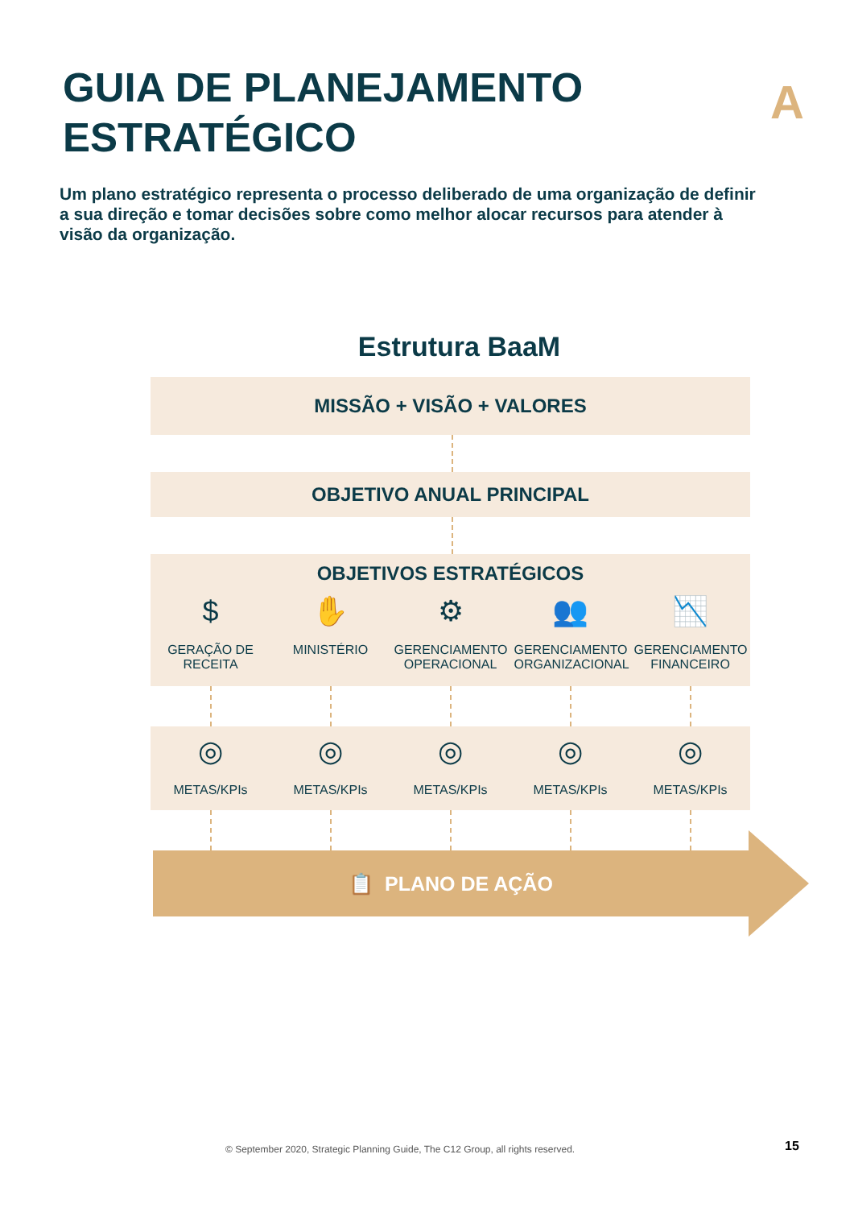GUIA DE PLANEJAMENTO
ESTRATÉGICO
A
Um plano estratégico representa o processo deliberado de uma organização de definir a sua direção e tomar decisões sobre como melhor alocar recursos para atender à visão da organização.
Estrutura BaaM
MISSÃO + VISÃO + VALORES
OBJETIVO ANUAL PRINCIPAL
OBJETIVOS ESTRATÉGICOS
$
GERAÇÃO DE RECEITA
✋
MINISTÉRIO
⚙
GERENCIAMENTO OPERACIONAL
👥
GERENCIAMENTO ORGANIZACIONAL
📉
GERENCIAMENTO FINANCEIRO
◎
METAS/KPIs
◎
METAS/KPIs
◎
METAS/KPIs
◎
METAS/KPIs
◎
METAS/KPIs
📋 PLANO DE AÇÃO
© September 2020, Strategic Planning Guide, The C12 Group, all rights reserved.
15